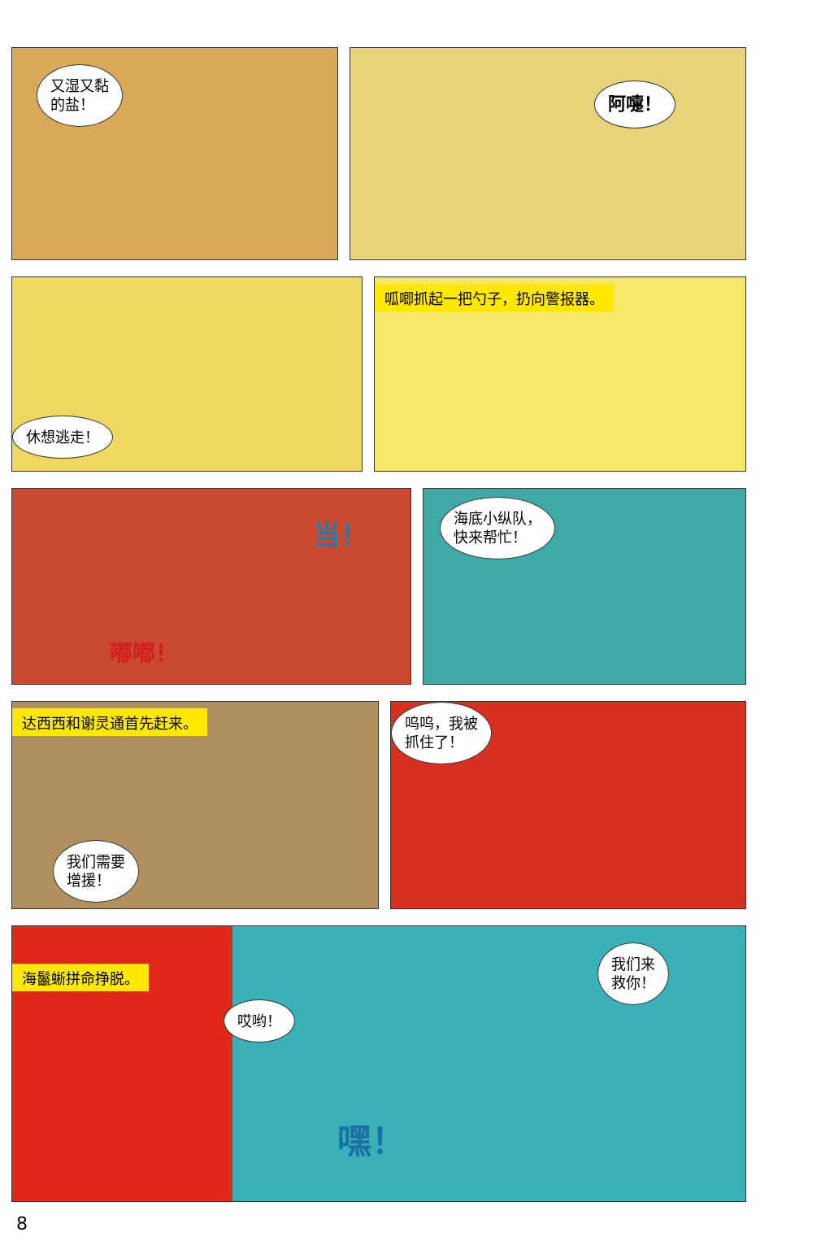又湿又黏
的盐！
阿嚏！
休想逃走！
呱唧抓起一把勺子，扔向警报器。
当！
嘟嘟！
海底小纵队，
快来帮忙！
达西西和谢灵通首先赶来。
我们需要
增援！
呜呜，我被
抓住了！
海鬣蜥拼命挣脱。
哎哟！
嘿！
我们来
救你！
8